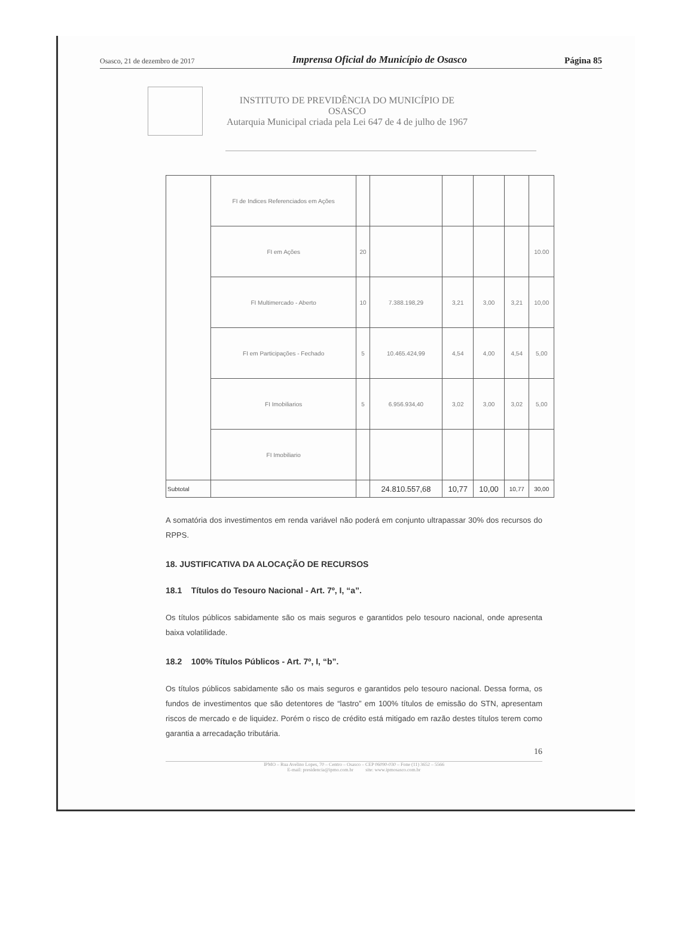Osasco, 21 de dezembro de 2017 Imprensa Oficial do Município de Osasco Página 85
INSTITUTO DE PREVIDÊNCIA DO MUNICÍPIO DE
OSASCO
Autarquia Municipal criada pela Lei 647 de 4 de julho de 1967
| | FI de Indices Referenciados em Ações | | | | | | |
| | FI em Ações | 20 | | | | | 10.00 |
| | FI Multimercado - Aberto | 10 | 7.388.198,29 | 3,21 | 3,00 | 3,21 | 10,00 |
| | FI em Participações - Fechado | 5 | 10.465.424,99 | 4,54 | 4,00 | 4,54 | 5,00 |
| | FI Imobiliarios | 5 | 6.956.934,40 | 3,02 | 3,00 | 3,02 | 5,00 |
| | FI Imobiliario | | | | | | |
| Subtotal | | | 24.810.557,68 | 10,77 | 10,00 | 10,77 | 30,00 |
A somatória dos investimentos em renda variável não poderá em conjunto ultrapassar 30% dos recursos do RPPS.
18. JUSTIFICATIVA DA ALOCAÇÃO DE RECURSOS
18.1 Títulos do Tesouro Nacional - Art. 7º, I, “a”.
Os títulos públicos sabidamente são os mais seguros e garantidos pelo tesouro nacional, onde apresenta baixa volatilidade.
18.2 100% Títulos Públicos - Art. 7º, I, “b”.
Os títulos públicos sabidamente são os mais seguros e garantidos pelo tesouro nacional. Dessa forma, os fundos de investimentos que são detentores de “lastro” em 100% títulos de emissão do STN, apresentam riscos de mercado e de liquidez. Porém o risco de crédito está mitigado em razão destes títulos terem como garantia a arrecadação tributária.
16
IPMO – Rua Avelino Lopes, 70 – Centro – Osasco – CEP 06090-030 – Fone (11) 3652 – 5566
E-mail: presidencia@ipmo.com.br site: www.ipmosasco.com.br